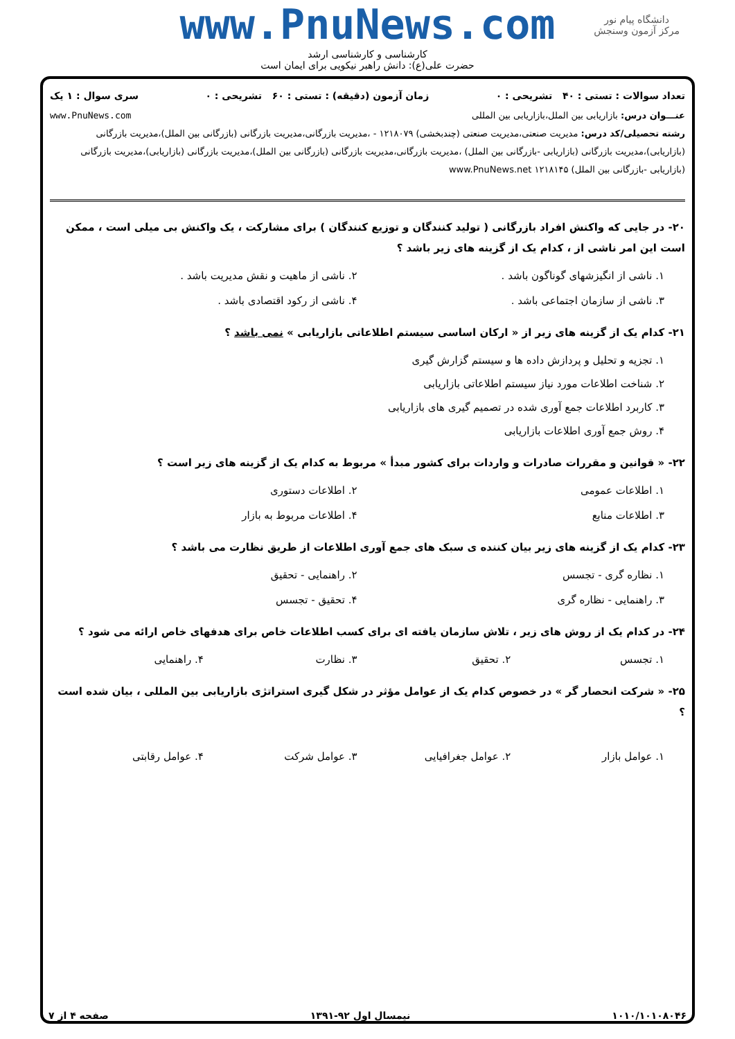دانشگاه پیام نور
مرکز آزمون وسنجش
www.PnuNews.com
کارشناسی و کارشناسی ارشد
حضرت علی(ع): دانش راهبر نیکویی برای ایمان است
تعداد سوالات : تستی : ۴۰ تشریحی : ۰ زمان آزمون (دقیقه) : تستی : ۶۰ تشریحی : ۰ سری سوال : ۱ یک
عنـــوان درس: بازاریابی بین الملل،بازاریابی بین المللی www.PnuNews.com
رشته تحصیلی/کد درس: مدیریت صنعتی،مدیریت صنعتی (چندبخشی) ۱۲۱۸۰۷۹ - ،مدیریت بازرگانی،مدیریت بازرگانی (بازرگانی بین الملل)،مدیریت بازرگانی (بازاریابی)،مدیریت بازرگانی (بازاریابی -بازرگانی بین الملل) ،مدیریت بازرگانی،مدیریت بازرگانی (بازرگانی بین الملل)،مدیریت بازرگانی (بازاریابی)،مدیریت بازرگانی (بازاریابی -بازرگانی بین الملل) ۱۲۱۸۱۴۵ www.PnuNews.net
۲۰- در جایی که واکنش افراد بازرگانی ( تولید کنندگان و توزیع کنندگان ) برای مشارکت ، یک واکنش بی میلی است ، ممکن است این امر ناشی از ، کدام یک از گزینه های زیر باشد ؟
۱. ناشی از انگیزشهای گوناگون باشد . ۲. ناشی از ماهیت و نقش مدیریت باشد . ۳. ناشی از سازمان اجتماعی باشد . ۴. ناشی از رکود اقتصادی باشد .
۲۱- کدام یک از گزینه های زیر از « ارکان اساسی سیستم اطلاعاتی بازاریابی » نمی باشد ؟
۱. تجزیه و تحلیل و پردازش داده ها و سیستم گزارش گیری
۲. شناخت اطلاعات مورد نیاز سیستم اطلاعاتی بازاریابی
۳. کاربرد اطلاعات جمع آوری شده در تصمیم گیری های بازاریابی
۴. روش جمع آوری اطلاعات بازاریابی
۲۲- « قوانین و مقررات صادرات و واردات برای کشور مبدأ » مربوط به کدام یک از گزینه های زیر است ؟
۱. اطلاعات عمومی ۲. اطلاعات دستوری ۳. اطلاعات منابع ۴. اطلاعات مربوط به بازار
۲۳- کدام یک از گزینه های زیر بیان کننده ی سبک های جمع آوری اطلاعات از طریق نظارت می باشد ؟
۱. نظاره گری - تجسس ۲. راهنمایی - تحقیق ۳. راهنمایی - نظاره گری ۴. تحقیق - تجسس
۲۴- در کدام یک از روش های زیر ، تلاش سازمان یافته ای برای کسب اطلاعات خاص برای هدفهای خاص ارائه می شود ؟
۱. تجسس ۲. تحقیق ۳. نظارت ۴. راهنمایی
۲۵- « شرکت انحصار گر » در خصوص کدام یک از عوامل مؤثر در شکل گیری استراتژی بازاریابی بین المللی ، بیان شده است ؟
۱. عوامل بازار ۲. عوامل جغرافیایی ۳. عوامل شرکت ۴. عوامل رقابتی
۱۰۱۰/۱۰۱۰۸۰۴۶ نیمسال اول ۹۲-۱۳۹۱ صفحه ۴ از ۷